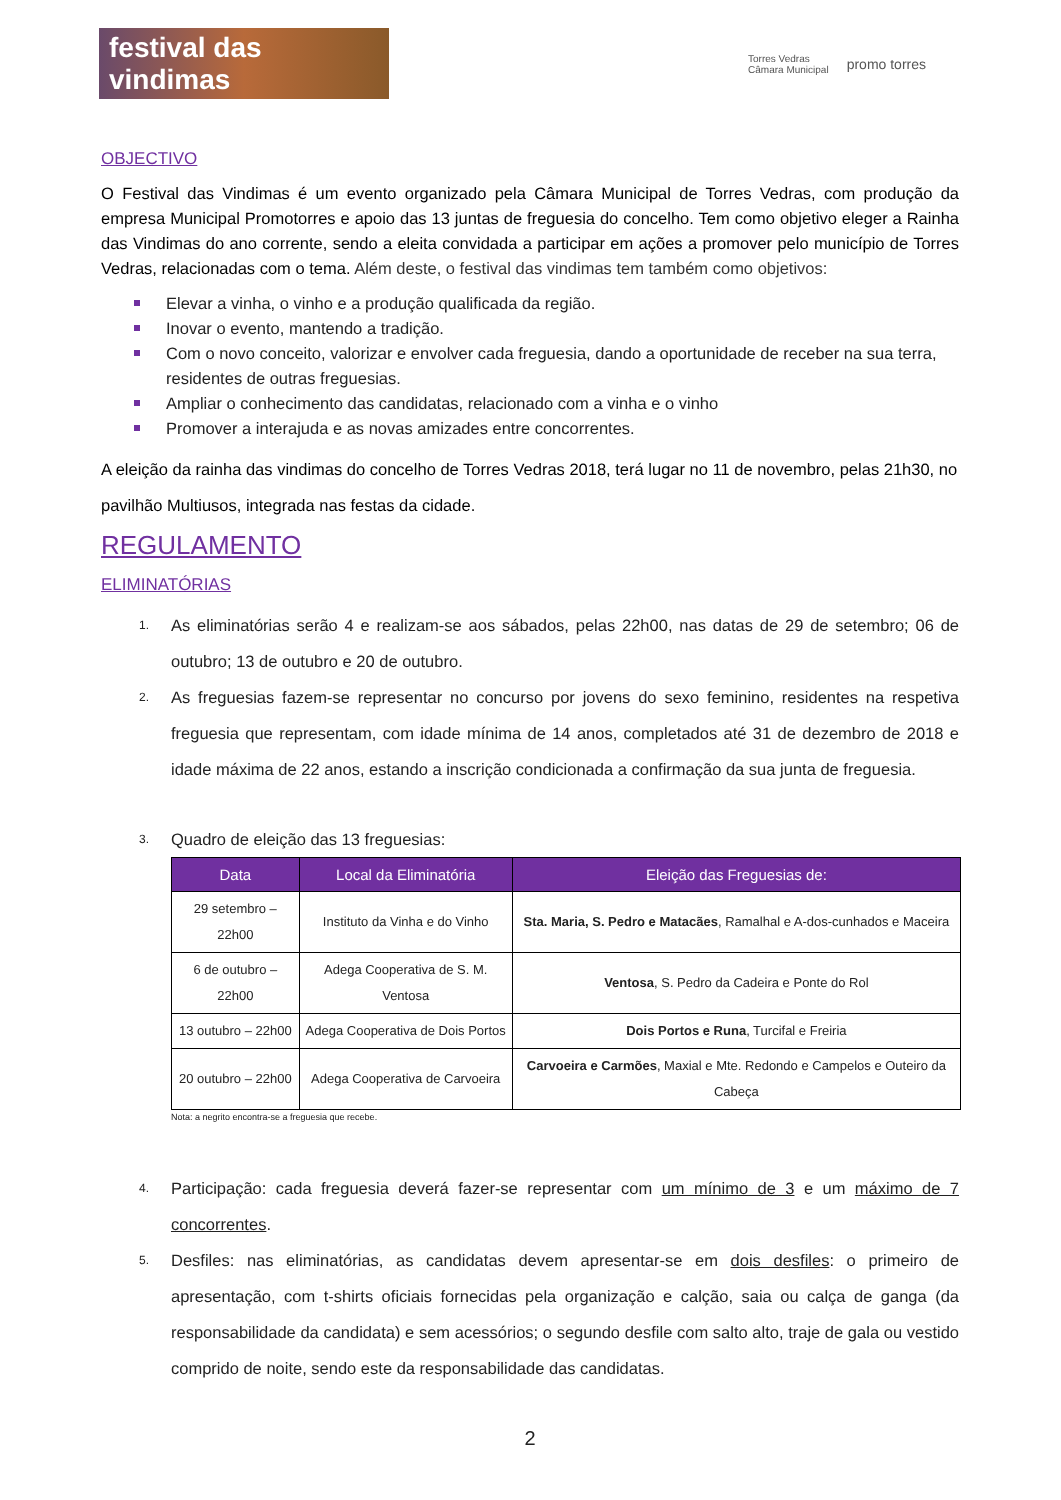festival das vindimas
Torres Vedras
Câmara Municipal promo torres
OBJECTIVO
O Festival das Vindimas é um evento organizado pela Câmara Municipal de Torres Vedras, com produção da empresa Municipal Promotorres e apoio das 13 juntas de freguesia do concelho. Tem como objetivo eleger a Rainha das Vindimas do ano corrente, sendo a eleita convidada a participar em ações a promover pelo município de Torres Vedras, relacionadas com o tema. Além deste, o festival das vindimas tem também como objetivos:
Elevar a vinha, o vinho e a produção qualificada da região.
Inovar o evento, mantendo a tradição.
Com o novo conceito, valorizar e envolver cada freguesia, dando a oportunidade de receber na sua terra, residentes de outras freguesias.
Ampliar o conhecimento das candidatas, relacionado com a vinha e o vinho
Promover a interajuda e as novas amizades entre concorrentes.
A eleição da rainha das vindimas do concelho de Torres Vedras 2018, terá lugar no 11 de novembro, pelas 21h30, no pavilhão Multiusos, integrada nas festas da cidade.
REGULAMENTO
ELIMINATÓRIAS
1. As eliminatórias serão 4 e realizam-se aos sábados, pelas 22h00, nas datas de 29 de setembro; 06 de outubro; 13 de outubro e 20 de outubro.
2. As freguesias fazem-se representar no concurso por jovens do sexo feminino, residentes na respetiva freguesia que representam, com idade mínima de 14 anos, completados até 31 de dezembro de 2018 e idade máxima de 22 anos, estando a inscrição condicionada a confirmação da sua junta de freguesia.
3. Quadro de eleição das 13 freguesias:
| Data | Local da Eliminatória | Eleição das Freguesias de: |
| --- | --- | --- |
| 29 setembro – 22h00 | Instituto da Vinha e do Vinho | Sta. Maria, S. Pedro e Matacães , Ramalhal e A-dos-cunhados e Maceira |
| 6 de outubro – 22h00 | Adega Cooperativa de S. M. Ventosa | Ventosa , S. Pedro da Cadeira e Ponte do Rol |
| 13 outubro – 22h00 | Adega Cooperativa de Dois Portos | Dois Portos e Runa , Turcifal e Freiria |
| 20 outubro – 22h00 | Adega Cooperativa de Carvoeira | Carvoeira e Carmões , Maxial e Mte. Redondo e Campelos e Outeiro da Cabeça |
Nota: a negrito encontra-se a freguesia que recebe.
4. Participação: cada freguesia deverá fazer-se representar com um mínimo de 3 e um máximo de 7 concorrentes.
5. Desfiles: nas eliminatórias, as candidatas devem apresentar-se em dois desfiles: o primeiro de apresentação, com t-shirts oficiais fornecidas pela organização e calção, saia ou calça de ganga (da responsabilidade da candidata) e sem acessórios; o segundo desfile com salto alto, traje de gala ou vestido comprido de noite, sendo este da responsabilidade das candidatas.
2